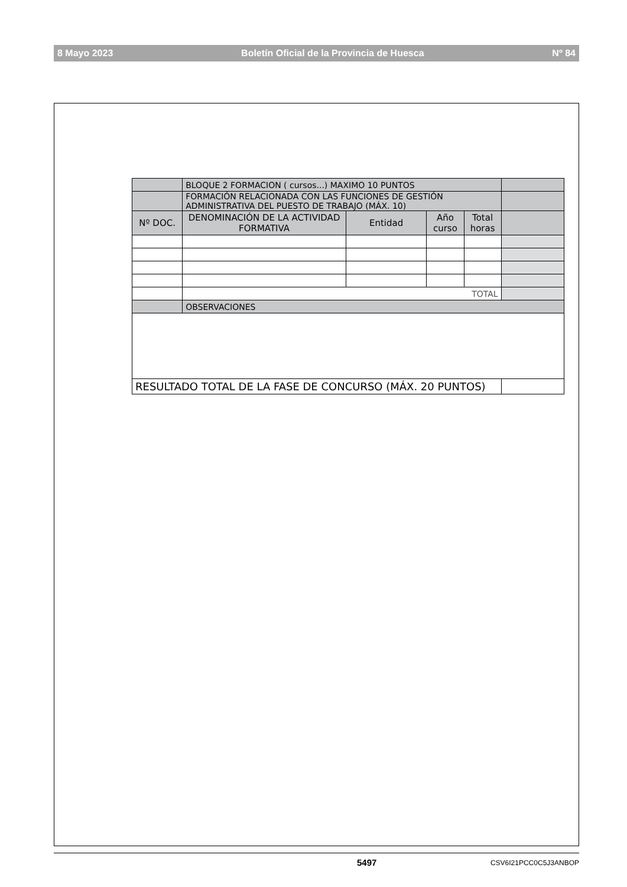8 Mayo 2023 Boletín Oficial de la Provincia de Huesca Nº 84
| | BLOQUE 2 FORMACION ( cursos...) MAXIMO 10 PUNTOS | | | | |
| | FORMACIÓN RELACIONADA CON LAS FUNCIONES DE GESTIÓN ADMINISTRATIVA DEL PUESTO DE TRABAJO (MÁX. 10) | | | | |
| Nº DOC. | DENOMINACIÓN DE LA ACTIVIDAD FORMATIVA | Entidad | Año curso | Total horas | |
| | TOTAL | | | | |
| | OBSERVACIONES | | | | |
| RESULTADO TOTAL DE LA FASE DE CONCURSO (MÁX. 20 PUNTOS) | | | | | |
5497 CSV6I21PCC0C5J3ANBOP